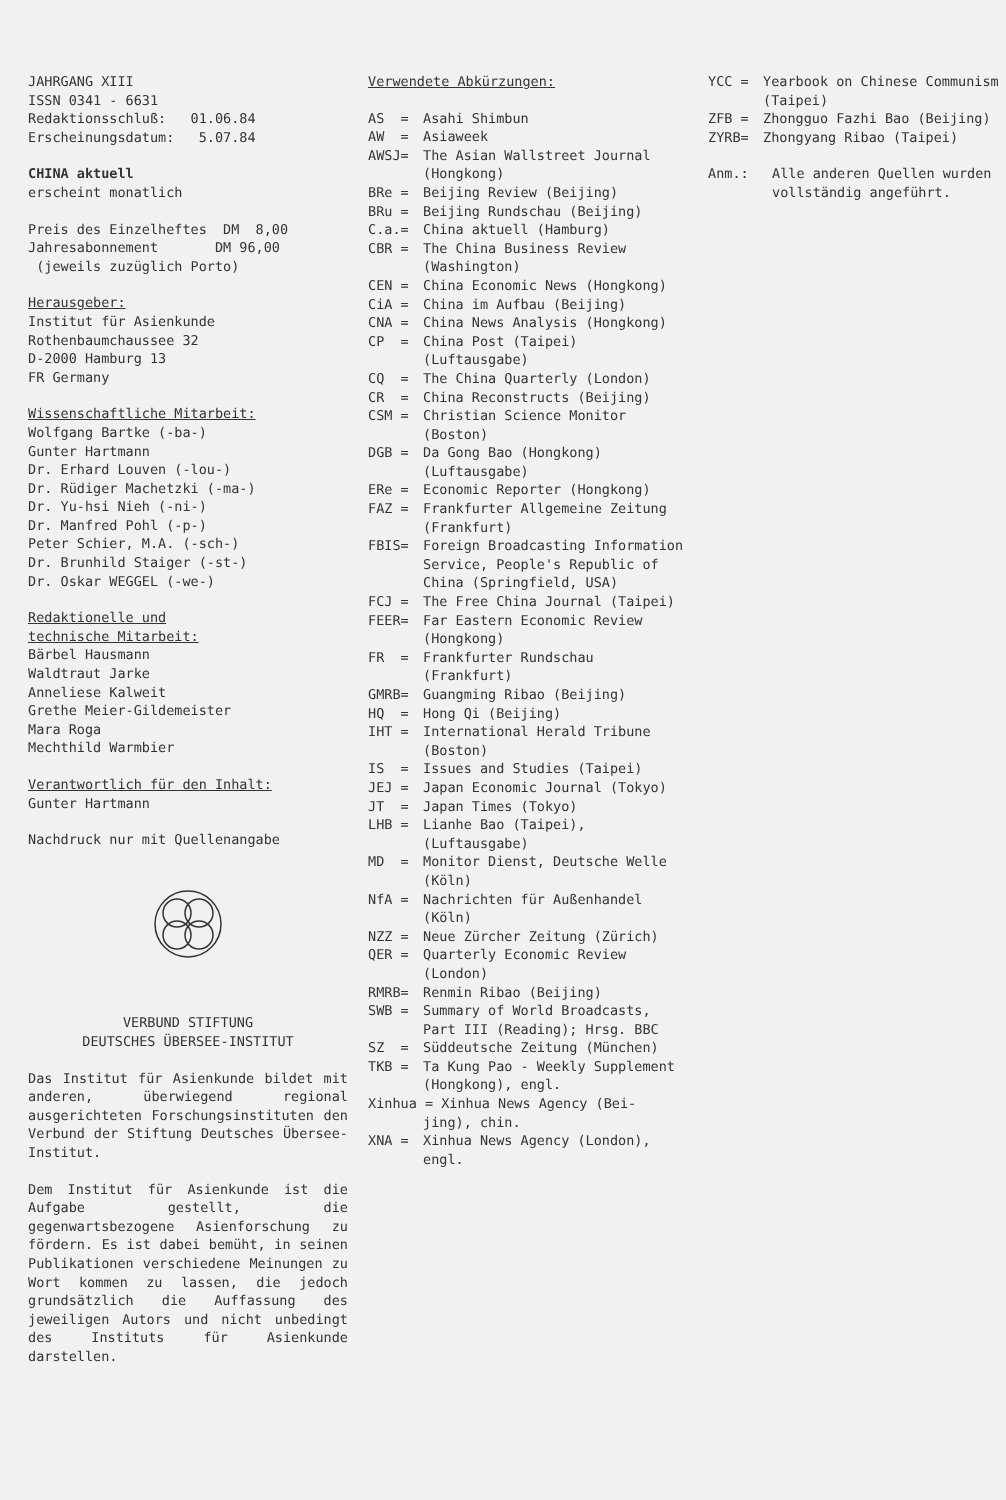JAHRGANG XIII
ISSN 0341 - 6631
Redaktionsschluß: 01.06.84
Erscheinungsdatum: 5.07.84
CHINA aktuell
erscheint monatlich
Preis des Einzelheftes DM 8,00
Jahresabonnement DM 96,00
(jeweils zuzüglich Porto)
Herausgeber:
Institut für Asienkunde
Rothenbaumchaussee 32
D-2000 Hamburg 13
FR Germany
Wissenschaftliche Mitarbeit:
Wolfgang Bartke (-ba-)
Gunter Hartmann
Dr. Erhard Louven (-lou-)
Dr. Rüdiger Machetzki (-ma-)
Dr. Yu-hsi Nieh (-ni-)
Dr. Manfred Pohl (-p-)
Peter Schier, M.A. (-sch-)
Dr. Brunhild Staiger (-st-)
Dr. Oskar WEGGEL (-we-)
Redaktionelle und
technische Mitarbeit:
Bärbel Hausmann
Waldtraut Jarke
Anneliese Kalweit
Grethe Meier-Gildemeister
Mara Roga
Mechthild Warmbier
Verantwortlich für den Inhalt:
Gunter Hartmann
Nachdruck nur mit Quellenangabe
VERBUND STIFTUNG
DEUTSCHES ÜBERSEE-INSTITUT
Das Institut für Asienkunde bildet mit anderen, überwiegend regional ausgerichteten Forschungsinstitute­n den Verbund der Stiftung Deutsches Übersee-Institut.
Dem Institut für Asienkunde ist die Aufgabe gestellt, die gegenwartsbezogene Asienforschung zu fördern. Es ist dabei bemüht, in seinen Publikationen verschiedene Meinungen zu Wort kommen zu lassen, die jedoch grundsätzlich die Auffassung des jeweiligen Autors und nicht unbedingt des Instituts für Asienkunde darstellen.
Verwendete Abkürzungen:
AS = Asahi Shimbun
AW = Asiaweek
AWSJ= The Asian Wallstreet Journal (Hongkong)
BRe = Beijing Review (Beijing)
BRu = Beijing Rundschau (Beijing)
C.a.= China aktuell (Hamburg)
CBR = The China Business Review (Washington)
CEN = China Economic News (Hongkong)
CiA = China im Aufbau (Beijing)
CNA = China News Analysis (Hongkong)
CP = China Post (Taipei) (Luftausgabe)
CQ = The China Quarterly (London)
CR = China Reconstructs (Beijing)
CSM = Christian Science Monitor (Boston)
DGB = Da Gong Bao (Hongkong) (Luftausgabe)
ERe = Economic Reporter (Hongkong)
FAZ = Frankfurter Allgemeine Zeitung (Frankfurt)
FBIS= Foreign Broadcasting Information Service, People's Republic of China (Springfield, USA)
FCJ = The Free China Journal (Taipei)
FEER= Far Eastern Economic Review (Hongkong)
FR = Frankfurter Rundschau (Frankfurt)
GMRB= Guangming Ribao (Beijing)
HQ = Hong Qi (Beijing)
IHT = International Herald Tribune (Boston)
IS = Issues and Studies (Taipei)
JEJ = Japan Economic Journal (Tokyo)
JT = Japan Times (Tokyo)
LHB = Lianhe Bao (Taipei), (Luftausgabe)
MD = Monitor Dienst, Deutsche Welle (Köln)
NfA = Nachrichten für Außenhandel (Köln)
NZZ = Neue Zürcher Zeitung (Zürich)
QER = Quarterly Economic Review (London)
RMRB= Renmin Ribao (Beijing)
SWB = Summary of World Broadcasts, Part III (Reading); Hrsg. BBC
SZ = Süddeutsche Zeitung (München)
TKB = Ta Kung Pao - Weekly Supplement (Hongkong), engl.
Xinhua = Xinhua News Agency (Bei-
jing), chin.
XNA = Xinhua News Agency (London), engl.
YCC = Yearbook on Chinese Communism (Taipei)
ZFB = Zhongguo Fazhi Bao (Beijing)
ZYRB= Zhongyang Ribao (Taipei)
Anm.: Alle anderen Quellen wurden vollständig angeführt.